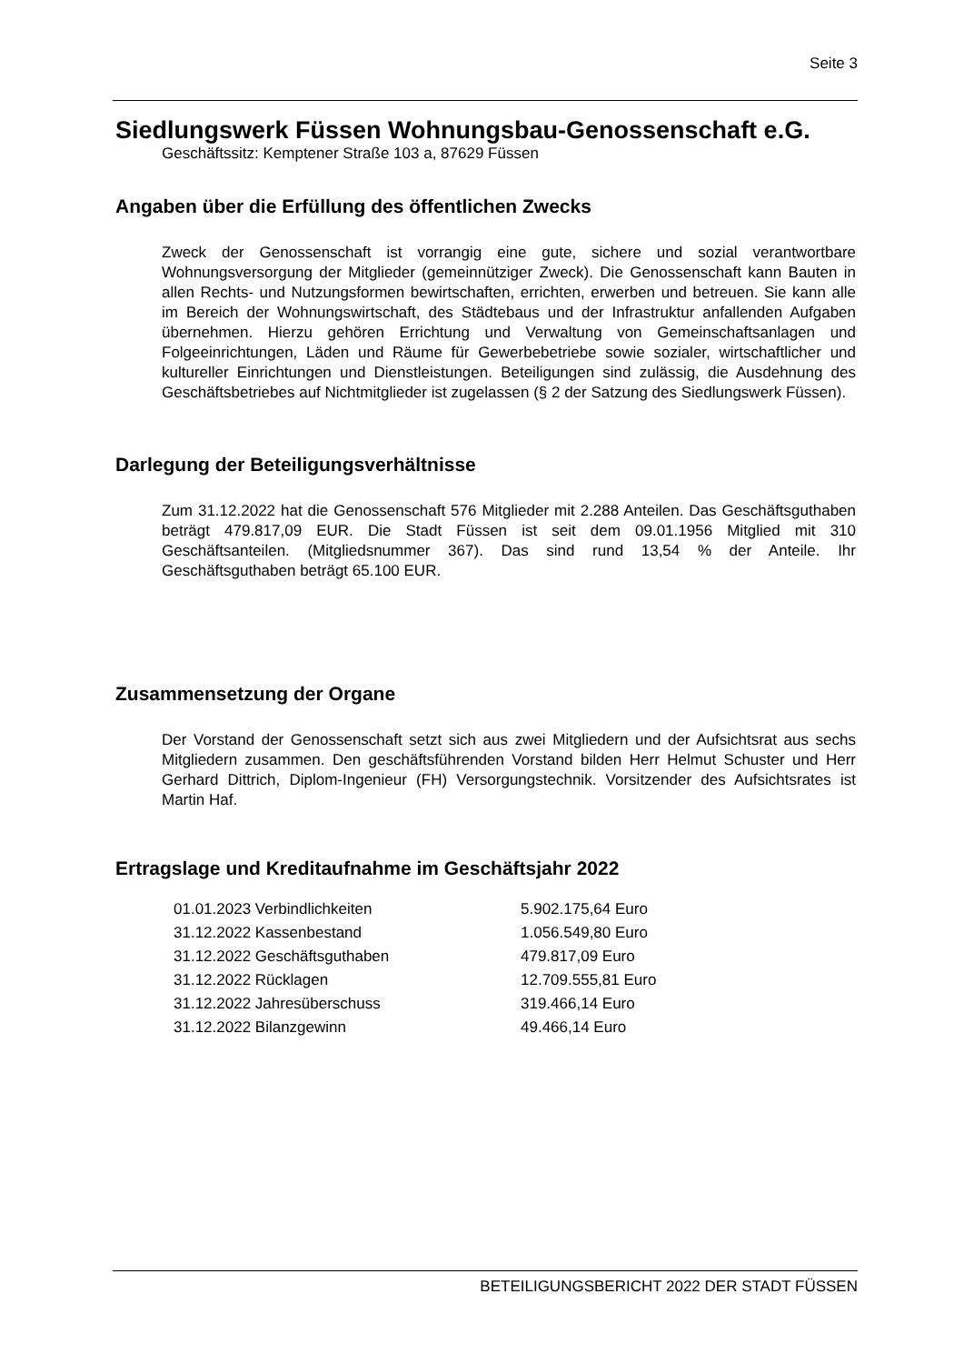Seite 3
Siedlungswerk Füssen Wohnungsbau-Genossenschaft e.G.
Geschäftssitz: Kemptener Straße 103 a, 87629 Füssen
Angaben über die Erfüllung des öffentlichen Zwecks
Zweck der Genossenschaft ist vorrangig eine gute, sichere und sozial verantwortbare Wohnungsversorgung der Mitglieder (gemeinnütziger Zweck). Die Genossenschaft kann Bauten in allen Rechts- und Nutzungsformen bewirtschaften, errichten, erwerben und betreuen. Sie kann alle im Bereich der Wohnungswirtschaft, des Städtebaus und der Infrastruktur anfallenden Aufgaben übernehmen. Hierzu gehören Errichtung und Verwaltung von Gemeinschaftsanlagen und Folgeeinrichtungen, Läden und Räume für Gewerbebetriebe sowie sozialer, wirtschaftlicher und kultureller Einrichtungen und Dienstleistungen. Beteiligungen sind zulässig, die Ausdehnung des Geschäftsbetriebes auf Nichtmitglieder ist zugelassen (§ 2 der Satzung des Siedlungswerk Füssen).
Darlegung der Beteiligungsverhältnisse
Zum 31.12.2022 hat die Genossenschaft 576 Mitglieder mit 2.288 Anteilen. Das Geschäftsguthaben beträgt 479.817,09 EUR. Die Stadt Füssen ist seit dem 09.01.1956 Mitglied mit 310 Geschäftsanteilen. (Mitgliedsnummer 367). Das sind rund 13,54 % der Anteile. Ihr Geschäftsguthaben beträgt 65.100 EUR.
Zusammensetzung der Organe
Der Vorstand der Genossenschaft setzt sich aus zwei Mitgliedern und der Aufsichtsrat aus sechs Mitgliedern zusammen. Den geschäftsführenden Vorstand bilden Herr Helmut Schuster und Herr Gerhard Dittrich, Diplom-Ingenieur (FH) Versorgungstechnik. Vorsitzender des Aufsichtsrates ist Martin Haf.
Ertragslage und Kreditaufnahme im Geschäftsjahr 2022
| 01.01.2023 Verbindlichkeiten | 5.902.175,64 Euro |
| 31.12.2022 Kassenbestand | 1.056.549,80 Euro |
| 31.12.2022 Geschäftsguthaben | 479.817,09 Euro |
| 31.12.2022 Rücklagen | 12.709.555,81 Euro |
| 31.12.2022 Jahresüberschuss | 319.466,14 Euro |
| 31.12.2022 Bilanzgewinn | 49.466,14 Euro |
BETEILIGUNGSBERICHT 2022 DER STADT FÜSSEN